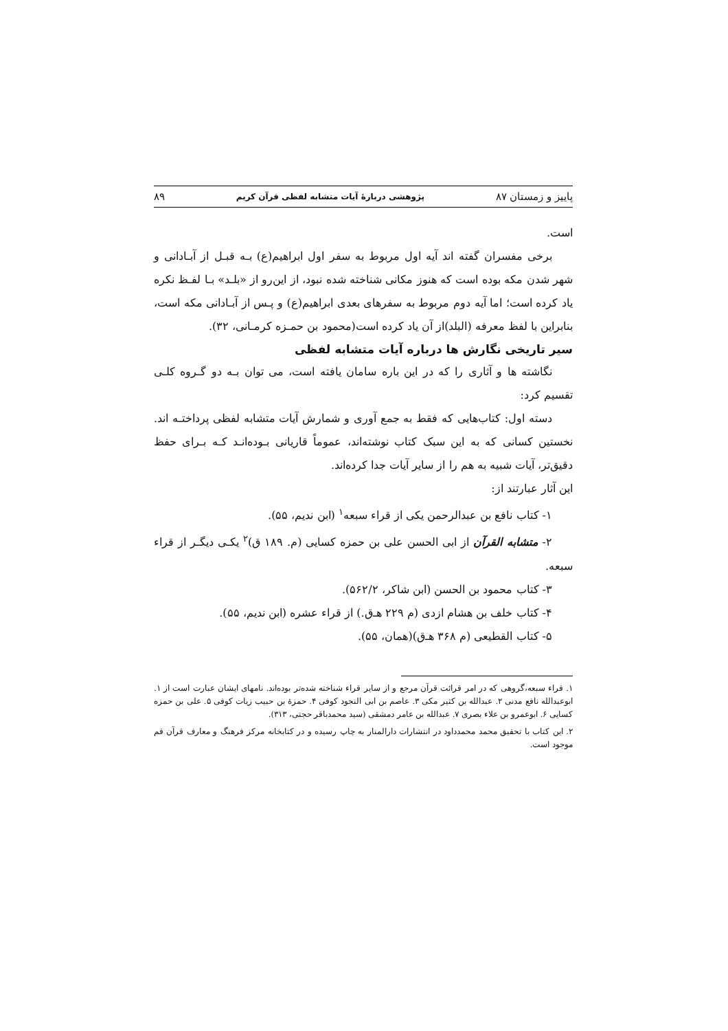پاییز و زمستان ۸۷ پژوهشی دربارهٔ آیات متشابه لفظی قرآن کریم ۸۹
است.
برخی مفسران گفته اند آیه اول مربوط به سفر اول ابراهیم(ع) بـه قبـل از آبـادانی و شهر شدن مکه بوده است که هنوز مکانی شناخته شده نبود، از این‌رو از «بلـد» بـا لفـظ نکره یاد کرده است؛ اما آیه دوم مربوط به سفرهای بعدی ابراهیم(ع) و پـس از آبـادانی مکه است، بنابراین با لفظ معرفه (البلد)از آن یاد کرده است(محمود بن حمـزه کرمـانی، ۳۲).
سیر تاریخی نگارش ها درباره آیات متشابه لفظی
نگاشته ها و آثاری را که در این باره سامان یافته است، می توان بـه دو گـروه کلـی تقسیم کرد:
دسته اول: کتاب‌هایی که فقط به جمع آوری و شمارش آیات متشابه لفظی پرداختـه اند. نخستین کسانی که به این سبک کتاب نوشته‌اند، عموماً قاریانی بـوده‌انـد کـه بـرای حفظ دقیق‌تر، آیات شبیه به هم را از سایر آیات جدا کرده‌اند.
این آثار عبارتند از:
۱- کتاب نافع بن عبدالرحمن یکی از قراء سبعه<sup>۱</sup> (ابن ندیم، ۵۵).
۲- متشابه القرآن از ابی الحسن علی بن حمزه کسایی (م. ۱۸۹ ق)<sup>۲</sup> یکـی دیگـر از قراء سبعه.
۳- کتاب محمود بن الحسن (ابن شاکر، ۵۶۲/۲).
۴- کتاب خلف بن هشام ازدی (م ۲۲۹ هـ‌ق.) از قراء عشره (ابن ندیم، ۵۵).
۵- کتاب القطیعی (م ۳۶۸ هـ‌ق)(همان، ۵۵).
۱. قراء سبعه،گروهی که در امر قرائت قرآن مرجع و از سایر قراء شناخته شده‌تر بوده‌اند. نامهای ایشان عبارت است از ۱. ابوعبدالله نافع مدنی ۲. عبدالله بن کثیر مکی ۳. عاصم بن ابی النجود کوفی ۴. حمزهٔ بن حبیب زیات کوفی ۵. علی بن حمزه کسایی ۶. ابوعمرو بن علاء بصری ۷. عبدالله بن عامر دمشقی (سید محمدباقر حجتی، ۳۱۳).
۲. این کتاب با تحقیق محمد محمدداود در انتشارات دارالمنار به چاپ رسیده و در کتابخانه مرکز فرهنگ و معارف قرآن قم موجود است.